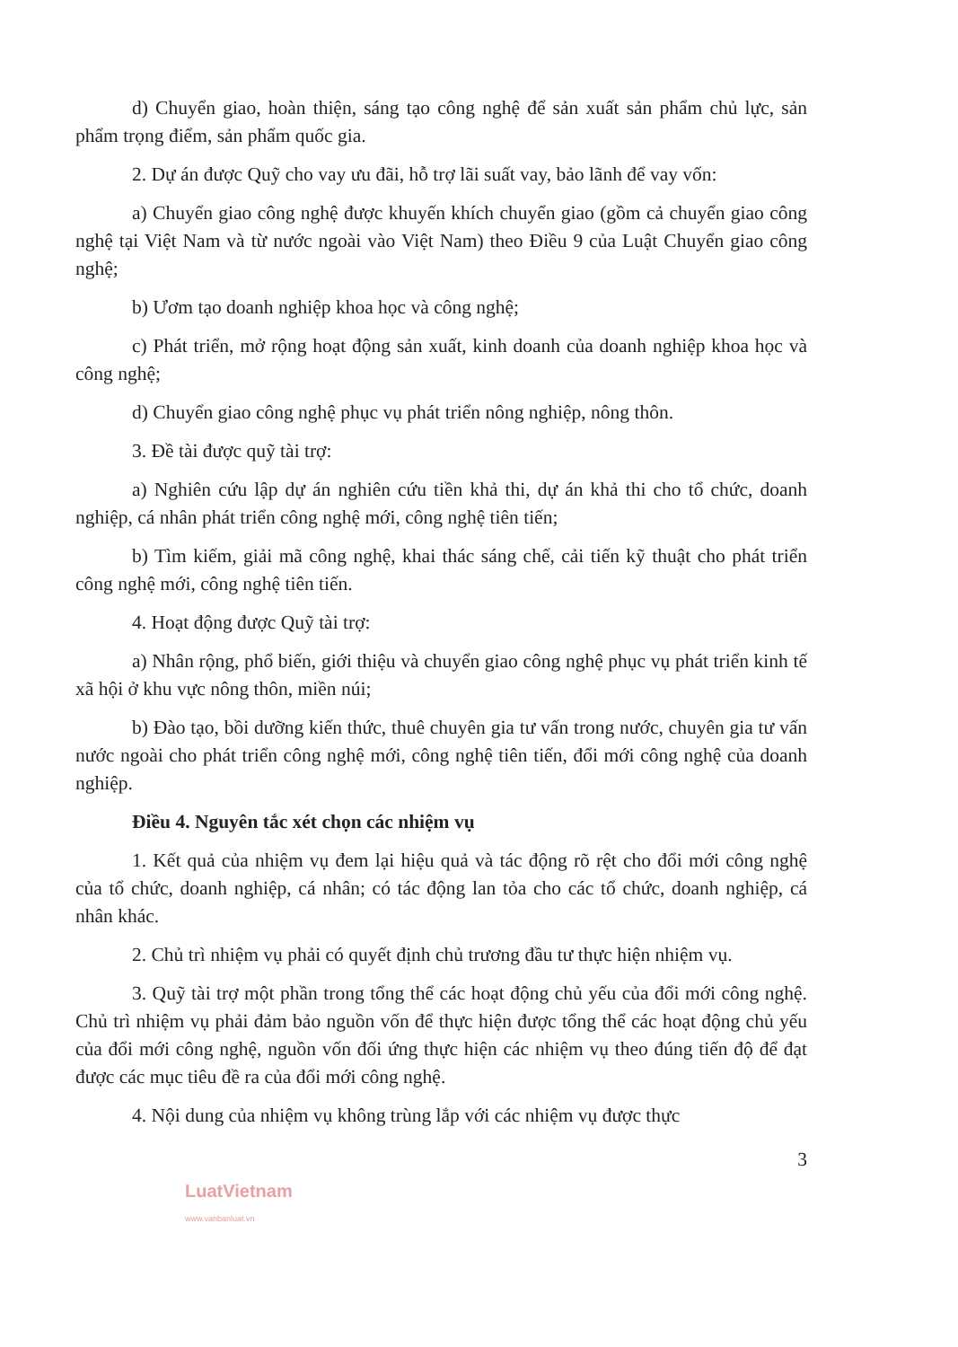d) Chuyển giao, hoàn thiện, sáng tạo công nghệ để sản xuất sản phẩm chủ lực, sản phẩm trọng điểm, sản phẩm quốc gia.
2. Dự án được Quỹ cho vay ưu đãi, hỗ trợ lãi suất vay, bảo lãnh để vay vốn:
a) Chuyển giao công nghệ được khuyến khích chuyển giao (gồm cả chuyển giao công nghệ tại Việt Nam và từ nước ngoài vào Việt Nam) theo Điều 9 của Luật Chuyển giao công nghệ;
b) Ươm tạo doanh nghiệp khoa học và công nghệ;
c) Phát triển, mở rộng hoạt động sản xuất, kinh doanh của doanh nghiệp khoa học và công nghệ;
d) Chuyển giao công nghệ phục vụ phát triển nông nghiệp, nông thôn.
3. Đề tài được quỹ tài trợ:
a) Nghiên cứu lập dự án nghiên cứu tiền khả thi, dự án khả thi cho tổ chức, doanh nghiệp, cá nhân phát triển công nghệ mới, công nghệ tiên tiến;
b) Tìm kiếm, giải mã công nghệ, khai thác sáng chế, cải tiến kỹ thuật cho phát triển công nghệ mới, công nghệ tiên tiến.
4. Hoạt động được Quỹ tài trợ:
a) Nhân rộng, phổ biến, giới thiệu và chuyển giao công nghệ phục vụ phát triển kinh tế xã hội ở khu vực nông thôn, miền núi;
b) Đào tạo, bồi dưỡng kiến thức, thuê chuyên gia tư vấn trong nước, chuyên gia tư vấn nước ngoài cho phát triển công nghệ mới, công nghệ tiên tiến, đổi mới công nghệ của doanh nghiệp.
Điều 4. Nguyên tắc xét chọn các nhiệm vụ
1. Kết quả của nhiệm vụ đem lại hiệu quả và tác động rõ rệt cho đổi mới công nghệ của tổ chức, doanh nghiệp, cá nhân; có tác động lan tỏa cho các tổ chức, doanh nghiệp, cá nhân khác.
2. Chủ trì nhiệm vụ phải có quyết định chủ trương đầu tư thực hiện nhiệm vụ.
3. Quỹ tài trợ một phần trong tổng thể các hoạt động chủ yếu của đổi mới công nghệ. Chủ trì nhiệm vụ phải đảm bảo nguồn vốn để thực hiện được tổng thể các hoạt động chủ yếu của đổi mới công nghệ, nguồn vốn đối ứng thực hiện các nhiệm vụ theo đúng tiến độ để đạt được các mục tiêu đề ra của đổi mới công nghệ.
4. Nội dung của nhiệm vụ không trùng lắp với các nhiệm vụ được thực
3
LuatVietnam
www.vanbanluat.vn